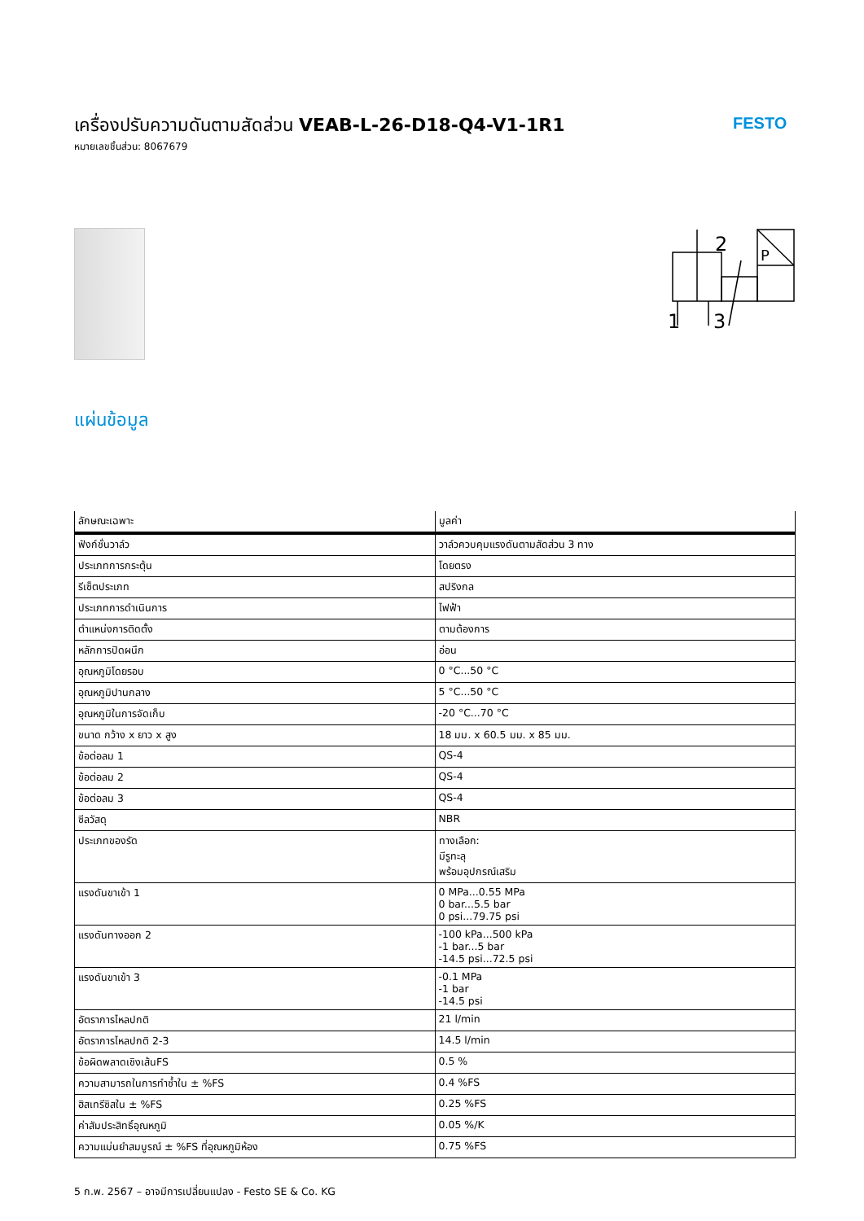เครื่องปรับความดันตามสัดส่วน VEAB-L-26-D18-Q4-V1-1R1
หมายเลขชิ้นส่วน: 8067679
FESTO
2
1
3
P
แผ่นข้อมูล
| ลักษณะเฉพาะ | มูลค่า |
| --- | --- |
| ฟังก์ชั่นวาล์ว | วาล์วควบคุมแรงดันตามสัดส่วน 3 ทาง |
| ประเภทการกระตุ้น | โดยตรง |
| รีเซ็ตประเภท | สปริงกล |
| ประเภทการดำเนินการ | ไฟฟ้า |
| ตำแหน่งการติดตั้ง | ตามต้องการ |
| หลักการปิดผนึก | อ่อน |
| อุณหภูมิโดยรอบ | 0 °C...50 °C |
| อุณหภูมิปานกลาง | 5 °C...50 °C |
| อุณหภูมิในการจัดเก็บ | -20 °C...70 °C |
| ขนาด กว้าง x ยาว x สูง | 18 มม. x 60.5 มม. x 85 มม. |
| ข้อต่อลม 1 | QS-4 |
| ข้อต่อลม 2 | QS-4 |
| ข้อต่อลม 3 | QS-4 |
| ซีลวัสดุ | NBR |
| ประเภทของรัด | ทางเลือก: มีรูทะลุ พร้อมอุปกรณ์เสริม |
| แรงดันขาเข้า 1 | 0 MPa...0.55 MPa 0 bar...5.5 bar 0 psi...79.75 psi |
| แรงดันทางออก 2 | -100 kPa...500 kPa -1 bar...5 bar -14.5 psi...72.5 psi |
| แรงดันขาเข้า 3 | -0.1 MPa -1 bar -14.5 psi |
| อัตราการไหลปกติ | 21 l/min |
| อัตราการไหลปกติ 2-3 | 14.5 l/min |
| ข้อผิดพลาดเชิงเส้นFS | 0.5 % |
| ความสามารถในการทำซ้ำใน ± %FS | 0.4 %FS |
| ฮิสเทรีซิสใน ± %FS | 0.25 %FS |
| ค่าสัมประสิทธิ์อุณหภูมิ | 0.05 %/K |
| ความแม่นยำสมบูรณ์ ± %FS ที่อุณหภูมิห้อง | 0.75 %FS |
5 ก.พ. 2567 – อาจมีการเปลี่ยนแปลง - Festo SE & Co. KG